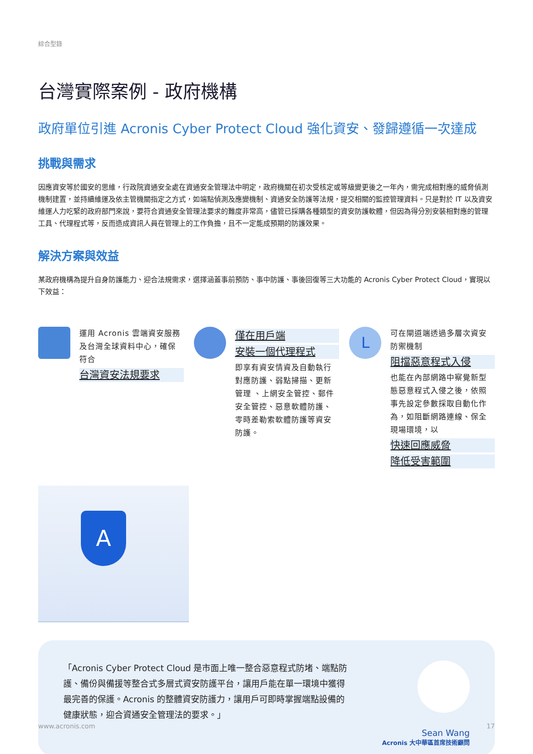綜合型錄
台灣實際案例 - 政府機構
政府單位引進 Acronis Cyber Protect Cloud 強化資安、發歸遵循一次達成
挑戰與需求
因應資安等於國安的思維，行政院資通安全處在資通安全管理法中明定，政府機關在初次受核定或等級變更後之一年內，需完成相對應的威脅偵測機制建置，並持續維運及依主管機關指定之方式，如端點偵測及應變機制、資通安全防護等法規，提交相關的監控管理資料。只是對於 IT 以及資安維運人力吃緊的政府部門來說，要符合資通安全管理法要求的難度非常高，儘管已採購各種類型的資安防護軟體，但因為得分別安裝相對應的管理工具、代理程式等，反而造成資訊人員在管理上的工作負擔，且不一定能成預期的防護效果。
解決方案與效益
某政府機構為提升自身防護能力、迎合法規需求，選擇涵蓋事前預防、事中防護、事後回復等三大功能的 Acronis Cyber Protect Cloud，實現以下效益：
運用 Acronis 雲端資安服務及台灣全球資料中心，確保符合
台灣資安法規要求
僅在用戶端
安裝一個代理程式
即享有資安情資及自動執行對應防護、弱點掃描、更新管理 、上網安全管控、郵件安全管控、惡意軟體防護、零時差勒索軟體防護等資安防護。
L
可在閘道端透過多層次資安防禦機制
阻擋惡意程式入侵
也能在內部網路中察覺新型態惡意程式入侵之後，依照事先設定參數採取自動化作為，如阻斷網路連線、保全現場環境，以
快速回應威脅
降低受害範圍
A
「Acronis Cyber Protect Cloud 是市面上唯一整合惡意程式防堵、端點防護、備份與備援等整合式多層式資安防護平台，讓用戶能在單一環境中獲得最完善的保護。Acronis 的整體資安防護力，讓用戶可即時掌握端點設備的健康狀態，迎合資通安全管理法的要求。」
Sean Wang
Acronis 大中華區首席技術顧問
www.acronis.com 17